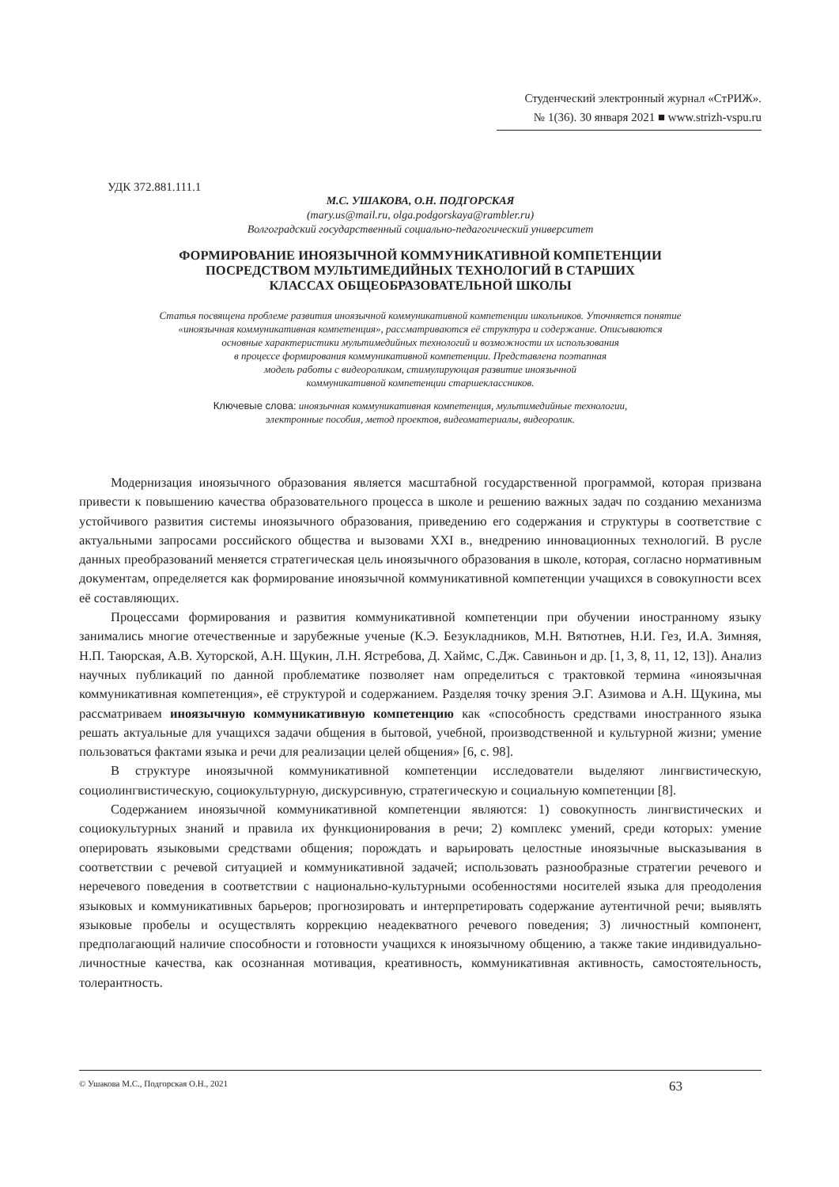Студенческий электронный журнал «СтРИЖ».
№ 1(36). 30 января 2021 ■ www.strizh-vspu.ru
УДК 372.881.111.1
М.С. УШАКОВА, О.Н. ПОДГОРСКАЯ
(mary.us@mail.ru, olga.podgorskaya@rambler.ru)
Волгоградский государственный социально-педагогический университет
ФОРМИРОВАНИЕ ИНОЯЗЫЧНОЙ КОММУНИКАТИВНОЙ КОМПЕТЕНЦИИ
ПОСРЕДСТВОМ МУЛЬТИМЕДИЙНЫХ ТЕХНОЛОГИЙ В СТАРШИХ
КЛАССАХ ОБЩЕОБРАЗОВАТЕЛЬНОЙ ШКОЛЫ
Статья посвящена проблеме развития иноязычной коммуникативной компетенции школьников. Уточняется понятие
«иноязычная коммуникативная компетенция», рассматриваются её структура и содержание. Описываются
основные характеристики мультимедийных технологий и возможности их использования
в процессе формирования коммуникативной компетенции. Представлена поэтапная
модель работы с видеороликом, стимулирующая развитие иноязычной
коммуникативной компетенции старшеклассников.
Ключевые слова: иноязычная коммуникативная компетенция, мультимедийные технологии,
электронные пособия, метод проектов, видеоматериалы, видеоролик.
Модернизация иноязычного образования является масштабной государственной программой, которая призвана привести к повышению качества образовательного процесса в школе и решению важных задач по созданию механизма устойчивого развития системы иноязычного образования, приведению его содержания и структуры в соответствие с актуальными запросами российского общества и вызовами XXI в., внедрению инновационных технологий. В русле данных преобразований меняется стратегическая цель иноязычного образования в школе, которая, согласно нормативным документам, определяется как формирование иноязычной коммуникативной компетенции учащихся в совокупности всех её составляющих.
Процессами формирования и развития коммуникативной компетенции при обучении иностранному языку занимались многие отечественные и зарубежные ученые (К.Э. Безукладников, М.Н. Вятютнев, Н.И. Гез, И.А. Зимняя, Н.П. Таюрская, А.В. Хуторской, А.Н. Щукин, Л.Н. Ястребова, Д. Хаймс, С.Дж. Савиньон и др. [1, 3, 8, 11, 12, 13]). Анализ научных публикаций по данной проблематике позволяет нам определиться с трактовкой термина «иноязычная коммуникативная компетенция», её структурой и содержанием. Разделяя точку зрения Э.Г. Азимова и А.Н. Щукина, мы рассматриваем иноязычную коммуникативную компетенцию как «способность средствами иностранного языка решать актуальные для учащихся задачи общения в бытовой, учебной, производственной и культурной жизни; умение пользоваться фактами языка и речи для реализации целей общения» [6, с. 98].
В структуре иноязычной коммуникативной компетенции исследователи выделяют лингвистическую, социолингвистическую, социокультурную, дискурсивную, стратегическую и социальную компетенции [8].
Содержанием иноязычной коммуникативной компетенции являются: 1) совокупность лингвистических и социокультурных знаний и правила их функционирования в речи; 2) комплекс умений, среди которых: умение оперировать языковыми средствами общения; порождать и варьировать целостные иноязычные высказывания в соответствии с речевой ситуацией и коммуникативной задачей; использовать разнообразные стратегии речевого и неречевого поведения в соответствии с национально-культурными особенностями носителей языка для преодоления языковых и коммуникативных барьеров; прогнозировать и интерпретировать содержание аутентичной речи; выявлять языковые пробелы и осуществлять коррекцию неадекватного речевого поведения; 3) личностный компонент, предполагающий наличие способности и готовности учащихся к иноязычному общению, а также такие индивидуально-личностные качества, как осознанная мотивация, креативность, коммуникативная активность, самостоятельность, толерантность.
© Ушакова М.С., Подгорская О.Н., 2021 63